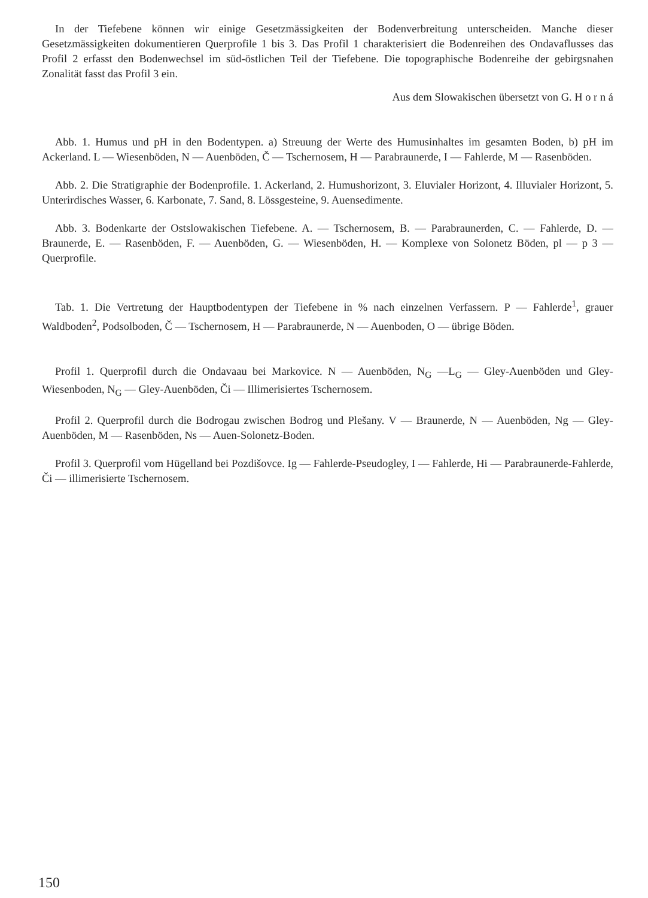In der Tiefebene können wir einige Gesetzmässigkeiten der Bodenverbreitung unterscheiden. Manche dieser Gesetzmässigkeiten dokumentieren Querprofile 1 bis 3. Das Profil 1 charakterisiert die Bodenreihen des Ondavaflusses das Profil 2 erfasst den Bodenwechsel im süd-östlichen Teil der Tiefebene. Die topographische Bodenreihe der gebirgsnahen Zonalität fasst das Profil 3 ein.
Aus dem Slowakischen übersetzt von G. H o r n á
Abb. 1. Humus und pH in den Bodentypen. a) Streuung der Werte des Humusinhaltes im gesamten Boden, b) pH im Ackerland. L — Wiesenböden, N — Auenböden, Č — Tschernosem, H — Parabraunerde, I — Fahlerde, M — Rasenböden.
Abb. 2. Die Stratigraphie der Bodenprofile. 1. Ackerland, 2. Humushorizont, 3. Eluvialer Horizont, 4. Illuvialer Horizont, 5. Unterirdisches Wasser, 6. Karbonate, 7. Sand, 8. Lössgesteine, 9. Auensedimente.
Abb. 3. Bodenkarte der Ostslowakischen Tiefebene. A. — Tschernosem, B. — Parabraunerden, C. — Fahlerde, D. — Braunerde, E. — Rasenböden, F. — Auenböden, G. — Wiesenböden, H. — Komplexe von Solonetz Böden, pl — p 3 — Querprofile.
Tab. 1. Die Vertretung der Hauptbodentypen der Tiefebene in % nach einzelnen Verfassern. P — Fahlerde<sup>1</sup>, grauer Waldboden<sup>2</sup>, Podsolboden, Č — Tschernosem, H — Parabraunerde, N — Auenboden, O — übrige Böden.
Profil 1. Querprofil durch die Ondavaau bei Markovice. N — Auenböden, N<sub>G</sub> —L<sub>G</sub> — Gley-Auenböden und Gley-Wiesenboden, N<sub>G</sub> — Gley-Auenböden, Či — Illimerisiertes Tschernosem.
Profil 2. Querprofil durch die Bodrogau zwischen Bodrog und Plešany. V — Braunerde, N — Auenböden, Ng — Gley-Auenböden, M — Rasenböden, Ns — Auen-Solonetz-Boden.
Profil 3. Querprofil vom Hügelland bei Pozdišovce. Ig — Fahlerde-Pseudogley, I — Fahlerde, Hi — Parabraunerde-Fahlerde, Či — illimerisierte Tschernosem.
150